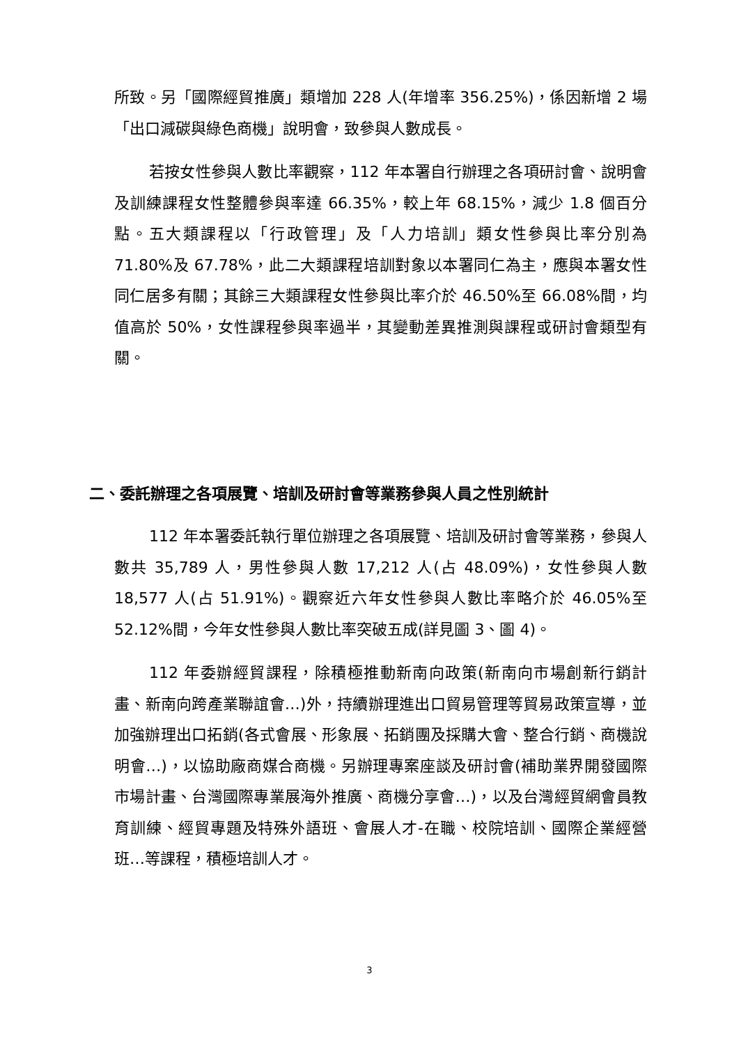所致。另「國際經貿推廣」類增加 228 人(年增率 356.25%)，係因新增 2 場「出口減碳與綠色商機」說明會，致參與人數成長。
若按女性參與人數比率觀察，112 年本署自行辦理之各項研討會、說明會及訓練課程女性整體參與率達 66.35%，較上年 68.15%，減少 1.8 個百分點。五大類課程以「行政管理」及「人力培訓」類女性參與比率分別為 71.80%及 67.78%，此二大類課程培訓對象以本署同仁為主，應與本署女性同仁居多有關；其餘三大類課程女性參與比率介於 46.50%至 66.08%間，均值高於 50%，女性課程參與率過半，其變動差異推測與課程或研討會類型有關。
二、委託辦理之各項展覽、培訓及研討會等業務參與人員之性別統計
112 年本署委託執行單位辦理之各項展覽、培訓及研討會等業務，參與人數共 35,789 人，男性參與人數 17,212 人(占 48.09%)，女性參與人數 18,577 人(占 51.91%)。觀察近六年女性參與人數比率略介於 46.05%至 52.12%間，今年女性參與人數比率突破五成(詳見圖 3、圖 4)。
112 年委辦經貿課程，除積極推動新南向政策(新南向市場創新行銷計畫、新南向跨產業聯誼會…)外，持續辦理進出口貿易管理等貿易政策宣導，並加強辦理出口拓銷(各式會展、形象展、拓銷團及採購大會、整合行銷、商機說明會…)，以協助廠商媒合商機。另辦理專案座談及研討會(補助業界開發國際市場計畫、台灣國際專業展海外推廣、商機分享會…)，以及台灣經貿網會員教育訓練、經貿專題及特殊外語班、會展人才-在職、校院培訓、國際企業經營班…等課程，積極培訓人才。
3